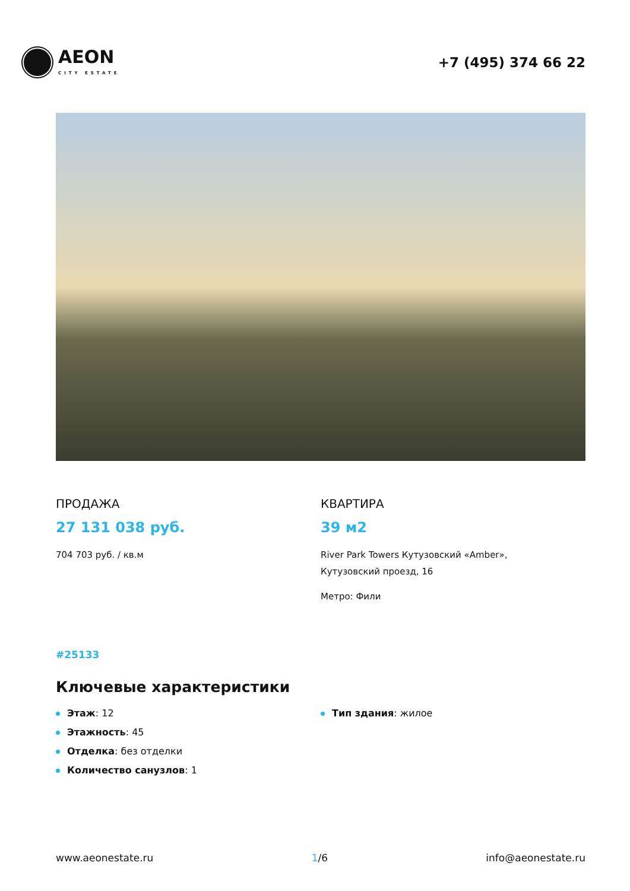AEON
CITY ESTATE
+7 (495) 374 66 22
ПРОДАЖА
27 131 038 руб.
704 703 руб. / кв.м
КВАРТИРА
39 м2
River Park Towers Кутузовский «Amber»,
Кутузовский проезд, 16
Метро: Фили
#25133
Ключевые характеристики
Этаж: 12
Этажность: 45
Отделка: без отделки
Количество санузлов: 1
Тип здания: жилое
www.aeonestate.ru 1/6 info@aeonestate.ru